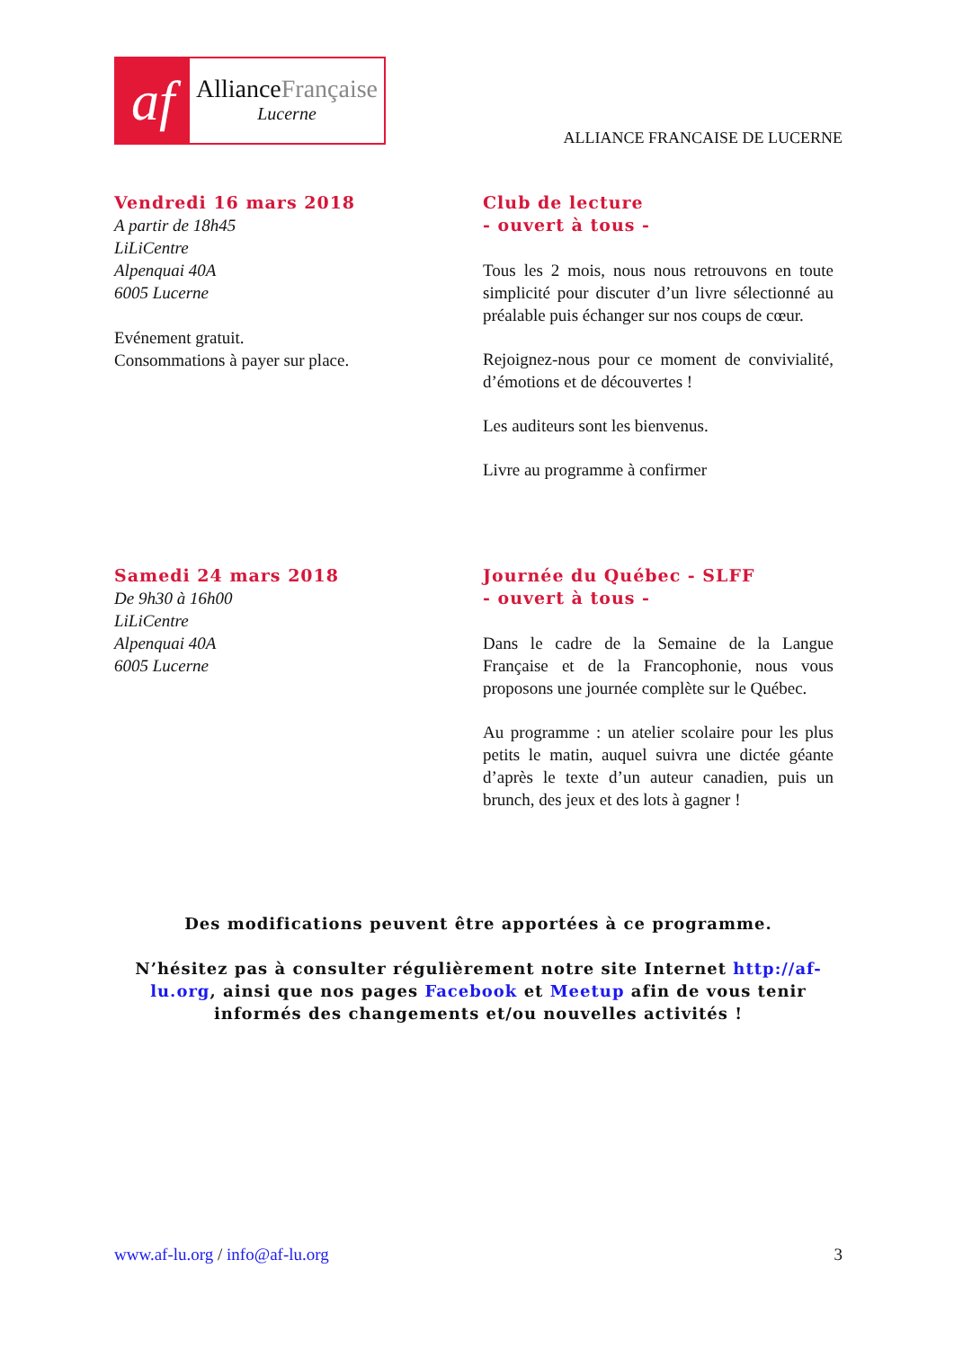af
AllianceFrançaise
Lucerne
ALLIANCE FRANCAISE DE LUCERNE
Vendredi 16 mars 2018
A partir de 18h45
LiLiCentre
Alpenquai 40A
6005 Lucerne
Evénement gratuit.
Consommations à payer sur place.
Club de lecture
- ouvert à tous -
Tous les 2 mois, nous nous retrouvons en toute simplicité pour discuter d’un livre sélectionné au préalable puis échanger sur nos coups de cœur.
Rejoignez-nous pour ce moment de convivialité, d’émotions et de découvertes !
Les auditeurs sont les bienvenus.
Livre au programme à confirmer
Samedi 24 mars 2018
De 9h30 à 16h00
LiLiCentre
Alpenquai 40A
6005 Lucerne
Journée du Québec - SLFF
- ouvert à tous -
Dans le cadre de la Semaine de la Langue Française et de la Francophonie, nous vous proposons une journée complète sur le Québec.
Au programme : un atelier scolaire pour les plus petits le matin, auquel suivra une dictée géante d’après le texte d’un auteur canadien, puis un brunch, des jeux et des lots à gagner !
Des modifications peuvent être apportées à ce programme.
N’hésitez pas à consulter régulièrement notre site Internet http://af-lu.org, ainsi que nos pages Facebook et Meetup afin de vous tenir informés des changements et/ou nouvelles activités !
www.af-lu.org / info@af-lu.org 3